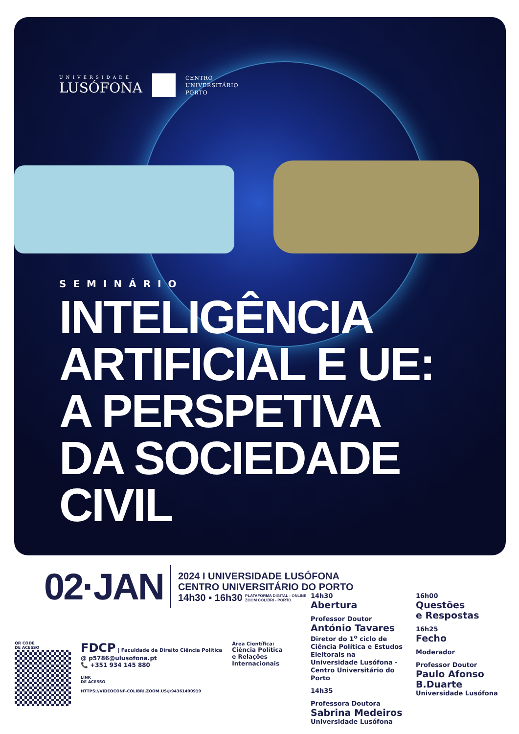UNIVERSIDADE
LUSÓFONA
CENTRO
UNIVERSITÁRIO
PORTO
SEMINÁRIO
INTELIGÊNCIA
ARTIFICIAL E UE:
A PERSPETIVA
DA SOCIEDADE
CIVIL
02·JAN
2024 I UNIVERSIDADE LUSÓFONA
CENTRO UNIVERSITÁRIO DO PORTO
14h30 ▪ 16h30 PLATAFORMA DIGITAL - ONLINE
ZOOM COLIBRI - PORTO
14h30
Abertura
Professor Doutor
António Tavares
Diretor do 1<sup>o</sup> ciclo de Ciência Política e Estudos Eleitorais na Universidade Lusófona - Centro Universitário do Porto
14h35
Professora Doutora
Sabrina Medeiros
Universidade Lusófona
16h00
Questões
e Respostas
16h25
Fecho
Moderador
Professor Doutor
Paulo Afonso
B.Duarte
Universidade Lusófona
QR CODE
DE ACESSO
FDCP | Faculdade de Direito Ciência Política
@ p5786@ulusofona.pt
📞 +351 934 145 880
LINK
DE ACESSO
HTTPS://VIDEOCONF-COLIBRI.ZOOM.US/J/94361400919
Área Científica:
Ciência Política
e Relações
Internacionais